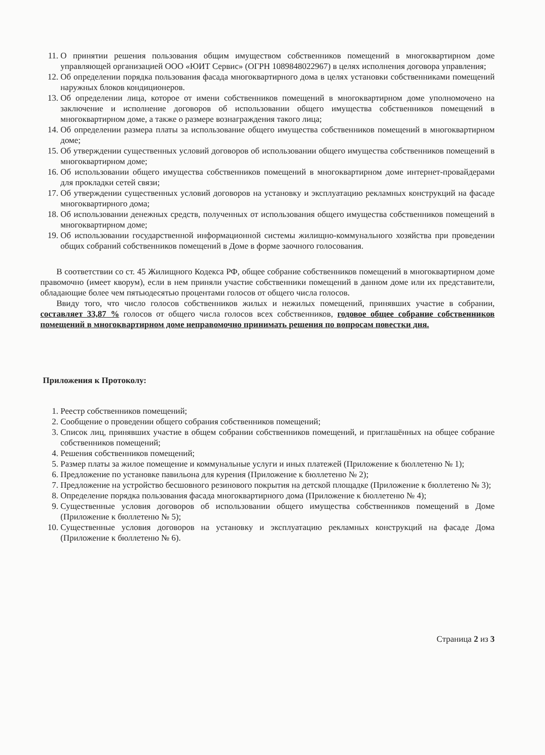11. О принятии решения пользования общим имуществом собственников помещений в многоквартирном доме управляющей организацией ООО «ЮИТ Сервис» (ОГРН 1089848022967) в целях исполнения договора управления;
12. Об определении порядка пользования фасада многоквартирного дома в целях установки собственниками помещений наружных блоков кондиционеров.
13. Об определении лица, которое от имени собственников помещений в многоквартирном доме уполномочено на заключение и исполнение договоров об использовании общего имущества собственников помещений в многоквартирном доме, а также о размере вознаграждения такого лица;
14. Об определении размера платы за использование общего имущества собственников помещений в многоквартирном доме;
15. Об утверждении существенных условий договоров об использовании общего имущества собственников помещений в многоквартирном доме;
16. Об использовании общего имущества собственников помещений в многоквартирном доме интернет-провайдерами для прокладки сетей связи;
17. Об утверждении существенных условий договоров на установку и эксплуатацию рекламных конструкций на фасаде многоквартирного дома;
18. Об использовании денежных средств, полученных от использования общего имущества собственников помещений в многоквартирном доме;
19. Об использовании государственной информационной системы жилищно-коммунального хозяйства при проведении общих собраний собственников помещений в Доме в форме заочного голосования.
В соответствии со ст. 45 Жилищного Кодекса РФ, общее собрание собственников помещений в многоквартирном доме правомочно (имеет кворум), если в нем приняли участие собственники помещений в данном доме или их представители, обладающие более чем пятьюдесятью процентами голосов от общего числа голосов.
Ввиду того, что число голосов собственников жилых и нежилых помещений, принявших участие в собрании, составляет 33,87 % голосов от общего числа голосов всех собственников, годовое общее собрание собственников помещений в многоквартирном доме неправомочно принимать решения по вопросам повестки дня.
Приложения к Протоколу:
1. Реестр собственников помещений;
2. Сообщение о проведении общего собрания собственников помещений;
3. Список лиц, принявших участие в общем собрании собственников помещений, и приглашённых на общее собрание собственников помещений;
4. Решения собственников помещений;
5. Размер платы за жилое помещение и коммунальные услуги и иных платежей (Приложение к бюллетеню № 1);
6. Предложение по установке павильона для курения (Приложение к бюллетеню № 2);
7. Предложение на устройство бесшовного резинового покрытия на детской площадке (Приложение к бюллетеню № 3);
8. Определение порядка пользования фасада многоквартирного дома (Приложение к бюллетеню № 4);
9. Существенные условия договоров об использовании общего имущества собственников помещений в Доме (Приложение к бюллетеню № 5);
10. Существенные условия договоров на установку и эксплуатацию рекламных конструкций на фасаде Дома (Приложение к бюллетеню № 6).
Страница 2 из 3